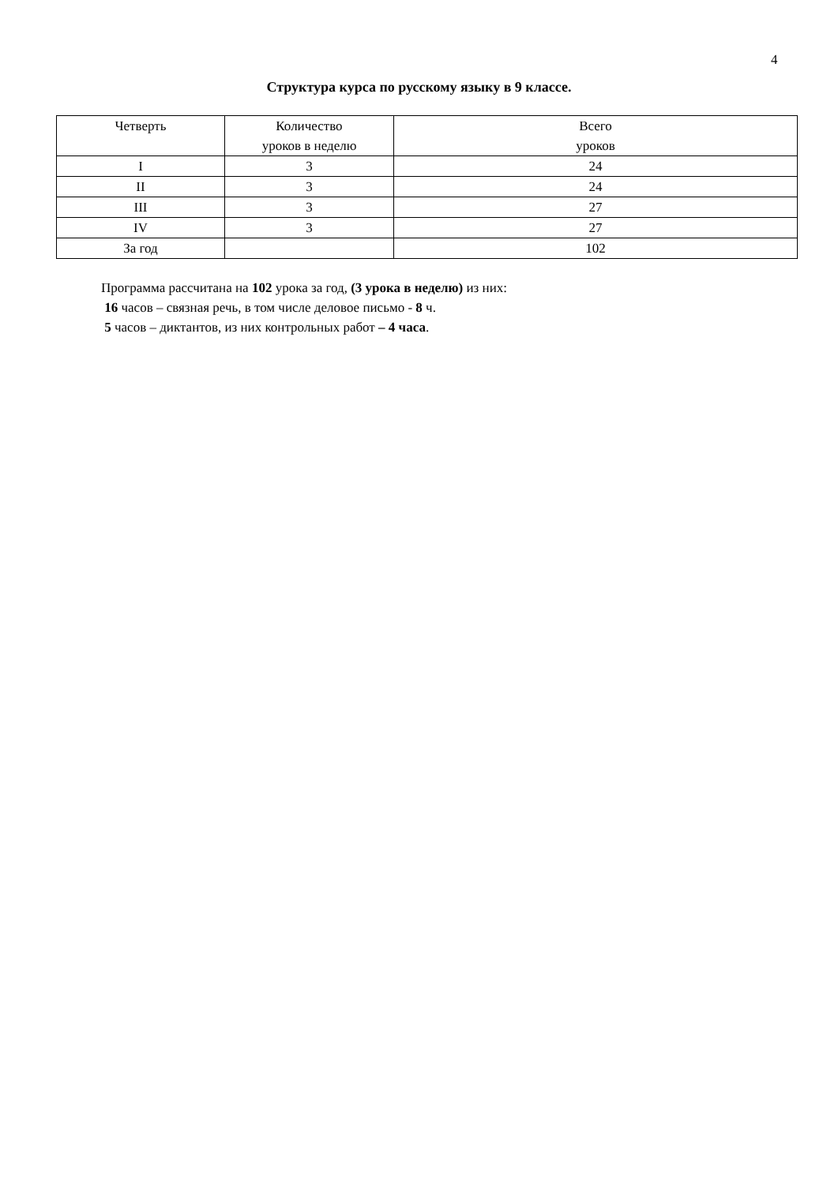4
Структура курса по русскому языку в 9 классе.
| Четверть | Количество уроков в неделю | Всего уроков |
| --- | --- | --- |
| I | 3 | 24 |
| II | 3 | 24 |
| III | 3 | 27 |
| IV | 3 | 27 |
| За год | | 102 |
Программа рассчитана на 102 урока за год, (3 урока в неделю) из них:
16 часов – связная речь, в том числе деловое письмо - 8 ч.
5 часов – диктантов, из них контрольных работ – 4 часа.